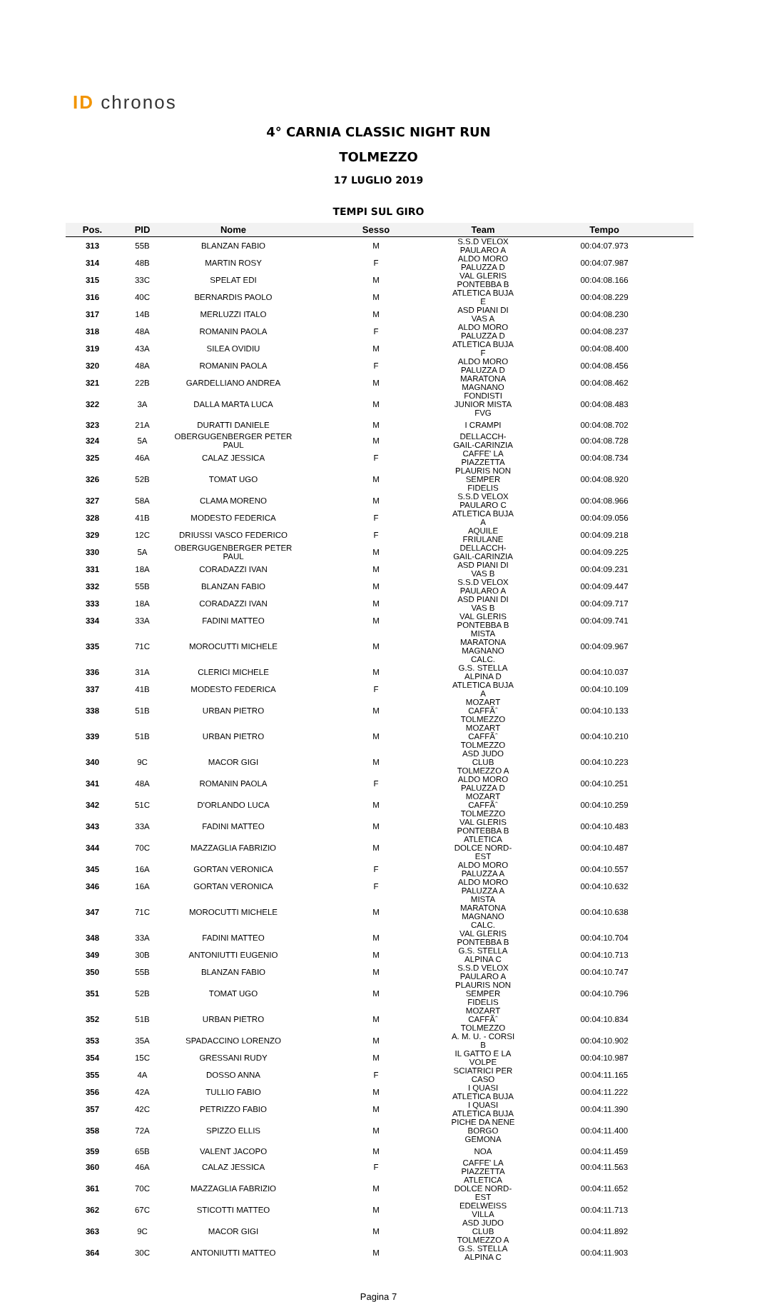ID chronos
4° CARNIA CLASSIC NIGHT RUN
TOLMEZZO
17 LUGLIO 2019
TEMPI SUL GIRO
| Pos. | PID | Nome | Sesso | Team | Tempo |
| --- | --- | --- | --- | --- | --- |
| 313 | 55B | BLANZAN FABIO | M | S.S.D VELOX PAULARO A | 00:04:07.973 |
| 314 | 48B | MARTIN ROSY | F | ALDO MORO PALUZZA D | 00:04:07.987 |
| 315 | 33C | SPELAT EDI | M | VAL GLERIS PONTEBBA B | 00:04:08.166 |
| 316 | 40C | BERNARDIS PAOLO | M | ATLETICA BUJA E | 00:04:08.229 |
| 317 | 14B | MERLUZZI ITALO | M | ASD PIANI DI VAS A | 00:04:08.230 |
| 318 | 48A | ROMANIN PAOLA | F | ALDO MORO PALUZZA D | 00:04:08.237 |
| 319 | 43A | SILEA OVIDIU | M | ATLETICA BUJA F | 00:04:08.400 |
| 320 | 48A | ROMANIN PAOLA | F | ALDO MORO PALUZZA D | 00:04:08.456 |
| 321 | 22B | GARDELLIANO ANDREA | M | MARATONA MAGNANO | 00:04:08.462 |
| 322 | 3A | DALLA MARTA LUCA | M | FONDISTI JUNIOR MISTA FVG | 00:04:08.483 |
| 323 | 21A | DURATTI DANIELE | M | I CRAMPI | 00:04:08.702 |
| 324 | 5A | OBERGUGENBERGER PETER PAUL | M | DELLACCH-GAIL-CARINZIA | 00:04:08.728 |
| 325 | 46A | CALAZ JESSICA | F | CAFFE' LA PIAZZETTA | 00:04:08.734 |
| 326 | 52B | TOMAT UGO | M | PLAURIS NON SEMPER FIDELIS | 00:04:08.920 |
| 327 | 58A | CLAMA MORENO | M | S.S.D VELOX PAULARO C | 00:04:08.966 |
| 328 | 41B | MODESTO FEDERICA | F | ATLETICA BUJA A | 00:04:09.056 |
| 329 | 12C | DRIUSSI VASCO FEDERICO | F | AQUILE FRIULANE | 00:04:09.218 |
| 330 | 5A | OBERGUGENBERGER PETER PAUL | M | DELLACCH-GAIL-CARINZIA | 00:04:09.225 |
| 331 | 18A | CORADAZZI IVAN | M | ASD PIANI DI VAS B | 00:04:09.231 |
| 332 | 55B | BLANZAN FABIO | M | S.S.D VELOX PAULARO A | 00:04:09.447 |
| 333 | 18A | CORADAZZI IVAN | M | ASD PIANI DI VAS B | 00:04:09.717 |
| 334 | 33A | FADINI MATTEO | M | VAL GLERIS PONTEBBA B | 00:04:09.741 |
| 335 | 71C | MOROCUTTI MICHELE | M | MISTA MARATONA MAGNANO CALC. | 00:04:09.967 |
| 336 | 31A | CLERICI MICHELE | M | G.S. STELLA ALPINA D | 00:04:10.037 |
| 337 | 41B | MODESTO FEDERICA | F | ATLETICA BUJA A | 00:04:10.109 |
| 338 | 51B | URBAN PIETRO | M | MOZART CAFFÃˆ TOLMEZZO | 00:04:10.133 |
| 339 | 51B | URBAN PIETRO | M | MOZART CAFFÃˆ TOLMEZZO | 00:04:10.210 |
| 340 | 9C | MACOR GIGI | M | ASD JUDO CLUB TOLMEZZO A | 00:04:10.223 |
| 341 | 48A | ROMANIN PAOLA | F | ALDO MORO PALUZZA D | 00:04:10.251 |
| 342 | 51C | D'ORLANDO LUCA | M | MOZART CAFFÃˆ TOLMEZZO | 00:04:10.259 |
| 343 | 33A | FADINI MATTEO | M | VAL GLERIS PONTEBBA B | 00:04:10.483 |
| 344 | 70C | MAZZAGLIA FABRIZIO | M | ATLETICA DOLCE NORD-EST | 00:04:10.487 |
| 345 | 16A | GORTAN VERONICA | F | ALDO MORO PALUZZA A | 00:04:10.557 |
| 346 | 16A | GORTAN VERONICA | F | ALDO MORO PALUZZA A | 00:04:10.632 |
| 347 | 71C | MOROCUTTI MICHELE | M | MISTA MARATONA MAGNANO CALC. | 00:04:10.638 |
| 348 | 33A | FADINI MATTEO | M | VAL GLERIS PONTEBBA B | 00:04:10.704 |
| 349 | 30B | ANTONIUTTI EUGENIO | M | G.S. STELLA ALPINA C | 00:04:10.713 |
| 350 | 55B | BLANZAN FABIO | M | S.S.D VELOX PAULARO A | 00:04:10.747 |
| 351 | 52B | TOMAT UGO | M | PLAURIS NON SEMPER FIDELIS | 00:04:10.796 |
| 352 | 51B | URBAN PIETRO | M | MOZART CAFFÃˆ TOLMEZZO | 00:04:10.834 |
| 353 | 35A | SPADACCINO LORENZO | M | A. M. U. - CORSI B | 00:04:10.902 |
| 354 | 15C | GRESSANI RUDY | M | IL GATTO E LA VOLPE | 00:04:10.987 |
| 355 | 4A | DOSSO ANNA | F | SCIATRICI PER CASO | 00:04:11.165 |
| 356 | 42A | TULLIO FABIO | M | I QUASI ATLETICA BUJA | 00:04:11.222 |
| 357 | 42C | PETRIZZO FABIO | M | I QUASI ATLETICA BUJA | 00:04:11.390 |
| 358 | 72A | SPIZZO ELLIS | M | PICHE DA NENE BORGO GEMONA | 00:04:11.400 |
| 359 | 65B | VALENT JACOPO | M | NOA | 00:04:11.459 |
| 360 | 46A | CALAZ JESSICA | F | CAFFE' LA PIAZZETTA | 00:04:11.563 |
| 361 | 70C | MAZZAGLIA FABRIZIO | M | ATLETICA DOLCE NORD-EST | 00:04:11.652 |
| 362 | 67C | STICOTTI MATTEO | M | EDELWEISS VILLA | 00:04:11.713 |
| 363 | 9C | MACOR GIGI | M | ASD JUDO CLUB TOLMEZZO A | 00:04:11.892 |
| 364 | 30C | ANTONIUTTI MATTEO | M | G.S. STELLA ALPINA C | 00:04:11.903 |
Pagina 7